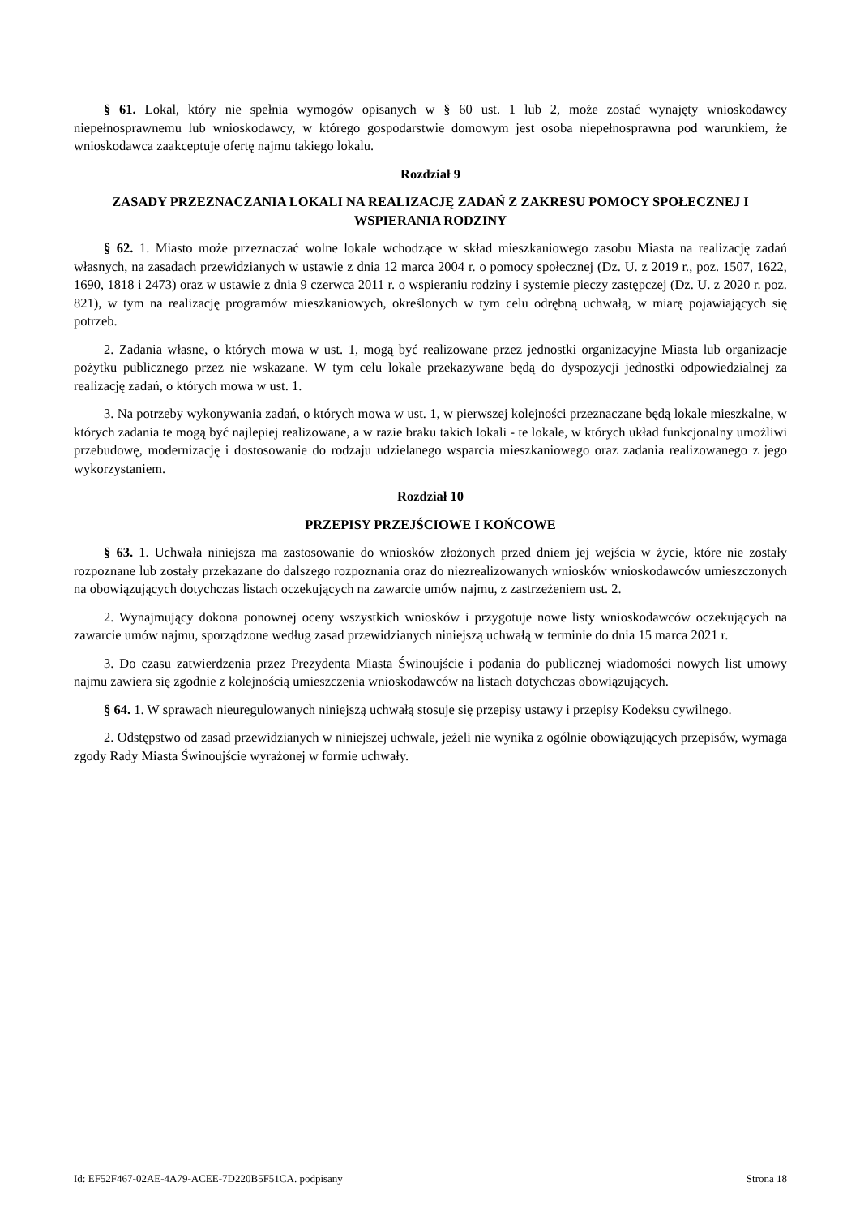§ 61. Lokal, który nie spełnia wymogów opisanych w § 60 ust. 1 lub 2, może zostać wynajęty wnioskodawcy niepełnosprawnemu lub wnioskodawcy, w którego gospodarstwie domowym jest osoba niepełnosprawna pod warunkiem, że wnioskodawca zaakceptuje ofertę najmu takiego lokalu.
Rozdział 9
ZASADY PRZEZNACZANIA LOKALI NA REALIZACJĘ ZADAŃ Z ZAKRESU POMOCY SPOŁECZNEJ I WSPIERANIA RODZINY
§ 62. 1. Miasto może przeznaczać wolne lokale wchodzące w skład mieszkaniowego zasobu Miasta na realizację zadań własnych, na zasadach przewidzianych w ustawie z dnia 12 marca 2004 r. o pomocy społecznej (Dz. U. z 2019 r., poz. 1507, 1622, 1690, 1818 i 2473) oraz w ustawie z dnia 9 czerwca 2011 r. o wspieraniu rodziny i systemie pieczy zastępczej (Dz. U. z 2020 r. poz. 821), w tym na realizację programów mieszkaniowych, określonych w tym celu odrębną uchwałą, w miarę pojawiających się potrzeb.
2. Zadania własne, o których mowa w ust. 1, mogą być realizowane przez jednostki organizacyjne Miasta lub organizacje pożytku publicznego przez nie wskazane. W tym celu lokale przekazywane będą do dyspozycji jednostki odpowiedzialnej za realizację zadań, o których mowa w ust. 1.
3. Na potrzeby wykonywania zadań, o których mowa w ust. 1, w pierwszej kolejności przeznaczane będą lokale mieszkalne, w których zadania te mogą być najlepiej realizowane, a w razie braku takich lokali - te lokale, w których układ funkcjonalny umożliwi przebudowę, modernizację i dostosowanie do rodzaju udzielanego wsparcia mieszkaniowego oraz zadania realizowanego z jego wykorzystaniem.
Rozdział 10
PRZEPISY PRZEJŚCIOWE I KOŃCOWE
§ 63. 1. Uchwała niniejsza ma zastosowanie do wniosków złożonych przed dniem jej wejścia w życie, które nie zostały rozpoznane lub zostały przekazane do dalszego rozpoznania oraz do niezrealizowanych wniosków wnioskodawców umieszczonych na obowiązujących dotychczas listach oczekujących na zawarcie umów najmu, z zastrzeżeniem ust. 2.
2. Wynajmujący dokona ponownej oceny wszystkich wniosków i przygotuje nowe listy wnioskodawców oczekujących na zawarcie umów najmu, sporządzone według zasad przewidzianych niniejszą uchwałą w terminie do dnia 15 marca 2021 r.
3. Do czasu zatwierdzenia przez Prezydenta Miasta Świnoujście i podania do publicznej wiadomości nowych list umowy najmu zawiera się zgodnie z kolejnością umieszczenia wnioskodawców na listach dotychczas obowiązujących.
§ 64. 1. W sprawach nieuregulowanych niniejszą uchwałą stosuje się przepisy ustawy i przepisy Kodeksu cywilnego.
2. Odstępstwo od zasad przewidzianych w niniejszej uchwale, jeżeli nie wynika z ogólnie obowiązujących przepisów, wymaga zgody Rady Miasta Świnoujście wyrażonej w formie uchwały.
Id: EF52F467-02AE-4A79-ACEE-7D220B5F51CA. podpisany Strona 18